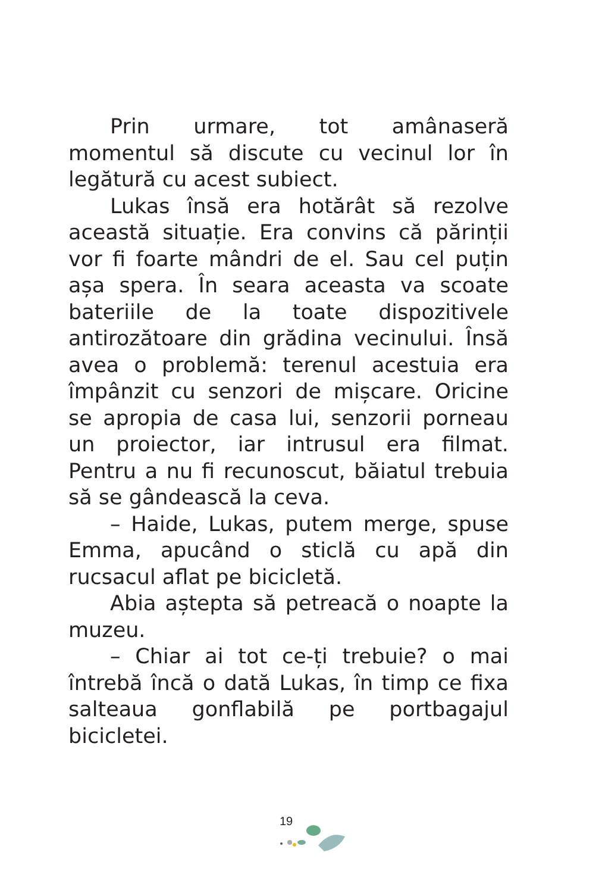Prin urmare, tot amânaseră momentul să discute cu vecinul lor în legătură cu acest subiect.
Lukas însă era hotărât să rezolve această situație. Era convins că părinții vor fi foarte mândri de el. Sau cel puțin așa spera. În seara aceasta va scoate bateriile de la toate dispozitivele antirozătoare din grădina vecinului. Însă avea o problemă: terenul acestuia era împânzit cu senzori de mișcare. Oricine se apropia de casa lui, senzorii porneau un proiector, iar intrusul era filmat. Pentru a nu fi recunoscut, băiatul trebuia să se gândească la ceva.
– Haide, Lukas, putem merge, spuse Emma, apucând o sticlă cu apă din rucsacul aflat pe bicicletă.
Abia aștepta să petreacă o noapte la muzeu.
– Chiar ai tot ce-ți trebuie? o mai întrebă încă o dată Lukas, în timp ce fixa salteaua gonflabilă pe portbagajul bicicletei.
19